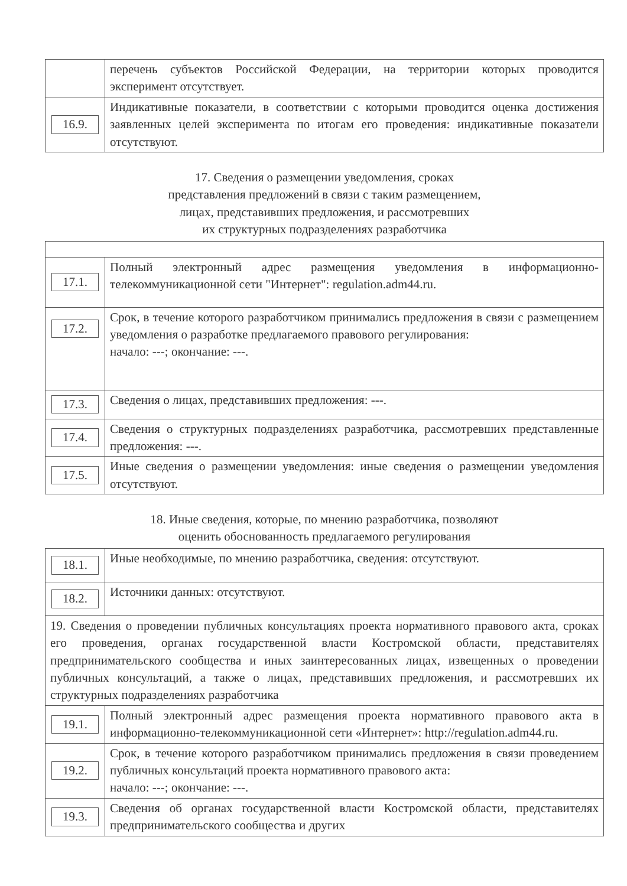| | перечень субъектов Российской Федерации, на территории которых проводится эксперимент отсутствует. |
| 16.9. | Индикативные показатели, в соответствии с которыми проводится оценка достижения заявленных целей эксперимента по итогам его проведения: индикативные показатели отсутствуют. |
17. Сведения о размещении уведомления, сроках
представления предложений в связи с таким размещением,
лицах, представивших предложения, и рассмотревших
их структурных подразделениях разработчика
| 17.1. | Полный электронный адрес размещения уведомления в информационно-телекоммуникационной сети "Интернет": regulation.adm44.ru. |
| 17.2. | Срок, в течение которого разработчиком принимались предложения в связи с размещением уведомления о разработке предлагаемого правового регулирования: начало: ---; окончание: ---. |
| 17.3. | Сведения о лицах, представивших предложения: ---. |
| 17.4. | Сведения о структурных подразделениях разработчика, рассмотревших представленные предложения: ---. |
| 17.5. | Иные сведения о размещении уведомления: иные сведения о размещении уведомления отсутствуют. |
18. Иные сведения, которые, по мнению разработчика, позволяют
оценить обоснованность предлагаемого регулирования
| 18.1. | Иные необходимые, по мнению разработчика, сведения: отсутствуют. |
| 18.2. | Источники данных: отсутствуют. |
| 19. Сведения о проведении публичных консультациях проекта нормативного правового акта, сроках его проведения, органах государственной власти Костромской области, представителях предпринимательского сообщества и иных заинтересованных лицах, извещенных о проведении публичных консультаций, а также о лицах, представивших предложения, и рассмотревших их структурных подразделениях разработчика | |
| 19.1. | Полный электронный адрес размещения проекта нормативного правового акта в информационно-телекоммуникационной сети «Интернет»: http://regulation.adm44.ru. |
| 19.2. | Срок, в течение которого разработчиком принимались предложения в связи проведением публичных консультаций проекта нормативного правового акта: начало: ---; окончание: ---. |
| 19.3. | Сведения об органах государственной власти Костромской области, представителях предпринимательского сообщества и других |